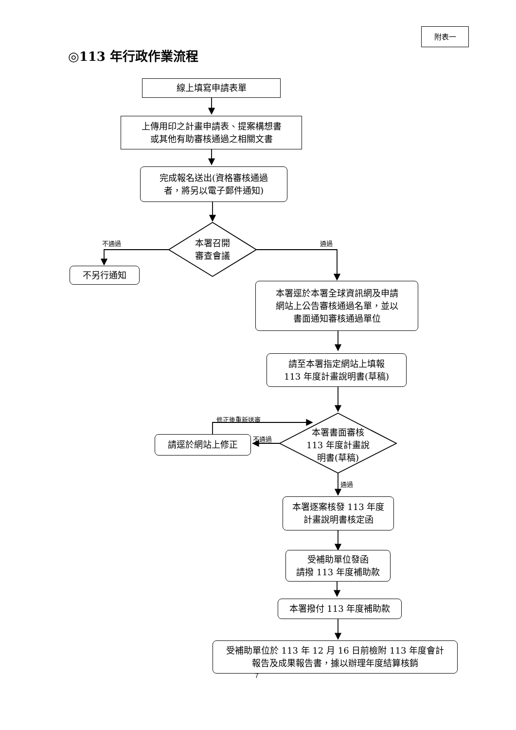附表一
◎113 年行政作業流程
線上填寫申請表單
上傳用印之計畫申請表、提案構想書
或其他有助審核通過之相關文書
完成報名送出(資格審核通過
者，將另以電子郵件通知)
不通過 通過
本署召開
審查會議
不另行通知
本署逕於本署全球資訊網及申請
網站上公告審核通過名單，並以
書面通知審核通過單位
請至本署指定網站上填報
113 年度計畫說明書(草稿)
修正後重新送審
不通過
本署書面審核
113 年度計畫說
明書(草稿)
請逕於網站上修正
通過
本署逐案核發 113 年度
計畫說明書核定函
受補助單位發函
請撥 113 年度補助款
本署撥付 113 年度補助款
受補助單位於 113 年 12 月 16 日前檢附 113 年度會計
報告及成果報告書，據以辦理年度結算核銷
7